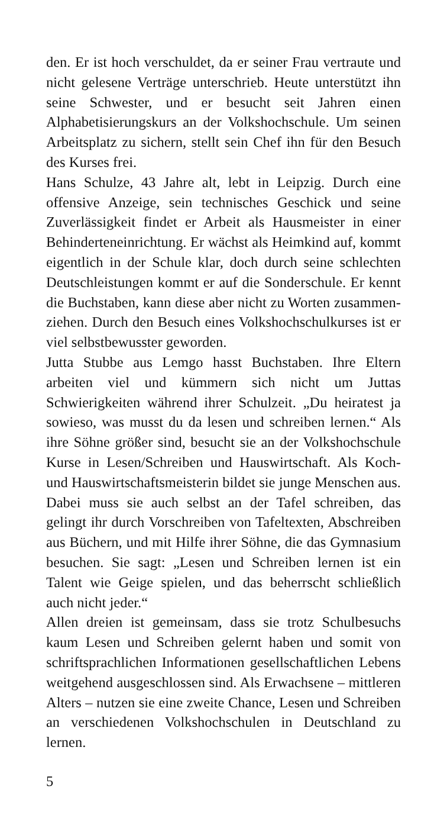den. Er ist hoch verschuldet, da er seiner Frau ver­traute und nicht gelesene Verträge unterschrieb. Heute unterstützt ihn seine Schwester, und er besucht seit Jahren einen Alphabetisierungskurs an der Volks­hochschule. Um seinen Arbeitsplatz zu sichern, stellt sein Chef ihn für den Besuch des Kurses frei.
Hans Schulze, 43 Jahre alt, lebt in Leipzig. Durch eine offensive Anzeige, sein technisches Geschick und seine Zuverlässigkeit findet er Arbeit als Haus­meister in einer Behinderteneinrichtung. Er wächst als Heimkind auf, kommt eigentlich in der Schule klar, doch durch seine schlechten Deutschleistungen kommt er auf die Sonderschule. Er kennt die Buch­staben, kann diese aber nicht zu Worten zusammen­ziehen. Durch den Besuch eines Volkshochschulkur­ses ist er viel selbstbewusster geworden.
Jutta Stubbe aus Lemgo hasst Buchstaben. Ihre Eltern arbeiten viel und kümmern sich nicht um Juttas Schwierigkeiten während ihrer Schulzeit. „Du heira­test ja sowieso, was musst du da lesen und schreiben lernen.“ Als ihre Söhne größer sind, besucht sie an der Volkshochschule Kurse in Lesen/Schreiben und Hauswirtschaft. Als Koch- und Hauswirtschaftsmeis­terin bildet sie junge Menschen aus. Dabei muss sie auch selbst an der Tafel schreiben, das gelingt ihr durch Vorschreiben von Tafeltexten, Abschreiben aus Büchern, und mit Hilfe ihrer Söhne, die das Gymna­sium besuchen. Sie sagt: „Lesen und Schreiben ler­nen ist ein Talent wie Geige spielen, und das be­herrscht schließlich auch nicht jeder.“
Allen dreien ist gemeinsam, dass sie trotz Schulbe­suchs kaum Lesen und Schreiben gelernt haben und somit von schriftsprachlichen Informationen gesell­schaftlichen Lebens weitgehend ausgeschlossen sind. Als Erwachsene – mittleren Alters – nutzen sie eine zweite Chance, Lesen und Schreiben an verschiede­nen Volkshochschulen in Deutschland zu lernen.
5